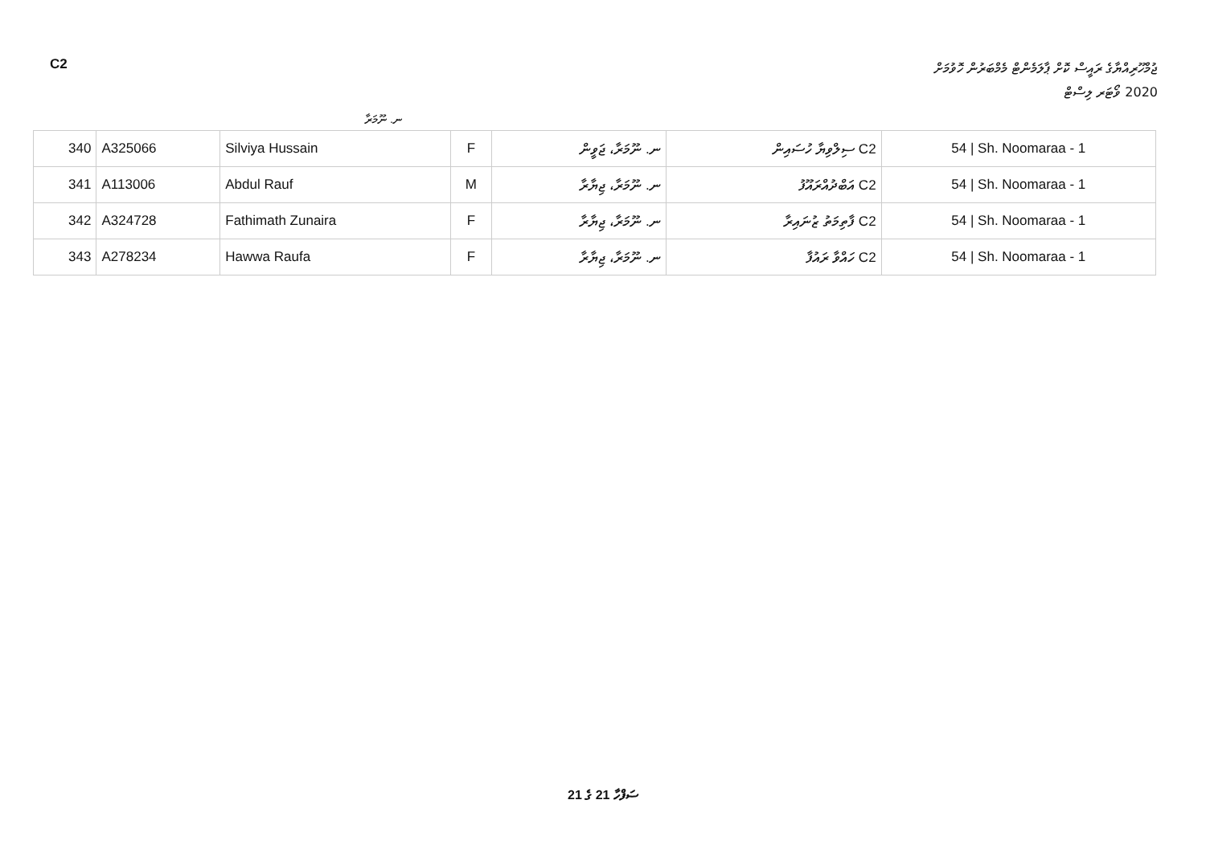C2
ޖުމްހޫރިއްޔާގެ ރައީސް ކޮށް ޕާލަމެންޓް މެމްބަރުން ހޮވުމަށް
2020 ވޯޓަރ ލިސްޓް
ނ. ނޫމަރާ
| 340 | A325066 | Silviya Hussain | F | ނ. ނޫމަރާ، ޖަވީން | ސިލްވިޔާ ހުސައިން C2 | 54 / Sh. Noomaraa - 1 |
| 341 | A113006 | Abdul Rauf | M | ނ. ނޫމަރާ، ޖިޔާރާ | އަބްދުއްރައޫފު C2 | 54 / Sh. Noomaraa - 1 |
| 342 | A324728 | Fathimath Zunaira | F | ނ. ނޫމަރާ، ޖިޔާރާ | ފާތިމަތު ޒުނައިރާ C2 | 54 / Sh. Noomaraa - 1 |
| 343 | A278234 | Hawwa Raufa | F | ނ. ނޫމަރާ، ޖިޔާރާ | ހައްވާ ރައުފާ C2 | 54 / Sh. Noomaraa - 1 |
ސަފްހާ 21 ގެ 21